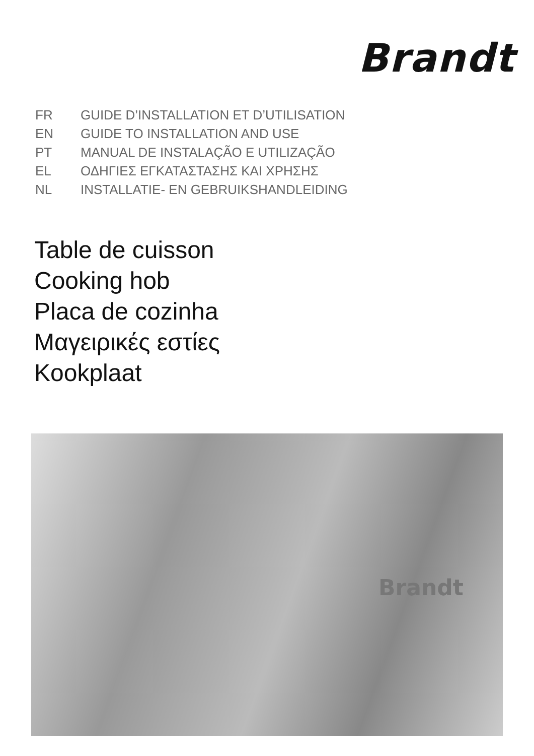Brandt
FR GUIDE D’INSTALLATION ET D’UTILISATION
EN GUIDE TO INSTALLATION AND USE
PT MANUAL DE INSTALAÇÃO E UTILIZAÇÃO
EL ΟΔΗΓΙΕΣ ΕΓΚΑΤΑΣΤΑΣΗΣ ΚΑΙ ΧΡΗΣΗΣ
NL INSTALLATIE- EN GEBRUIKSHANDLEIDING
Table de cuisson
Cooking hob
Placa de cozinha
Μαγειρικές εστίες
Kookplaat
Brandt